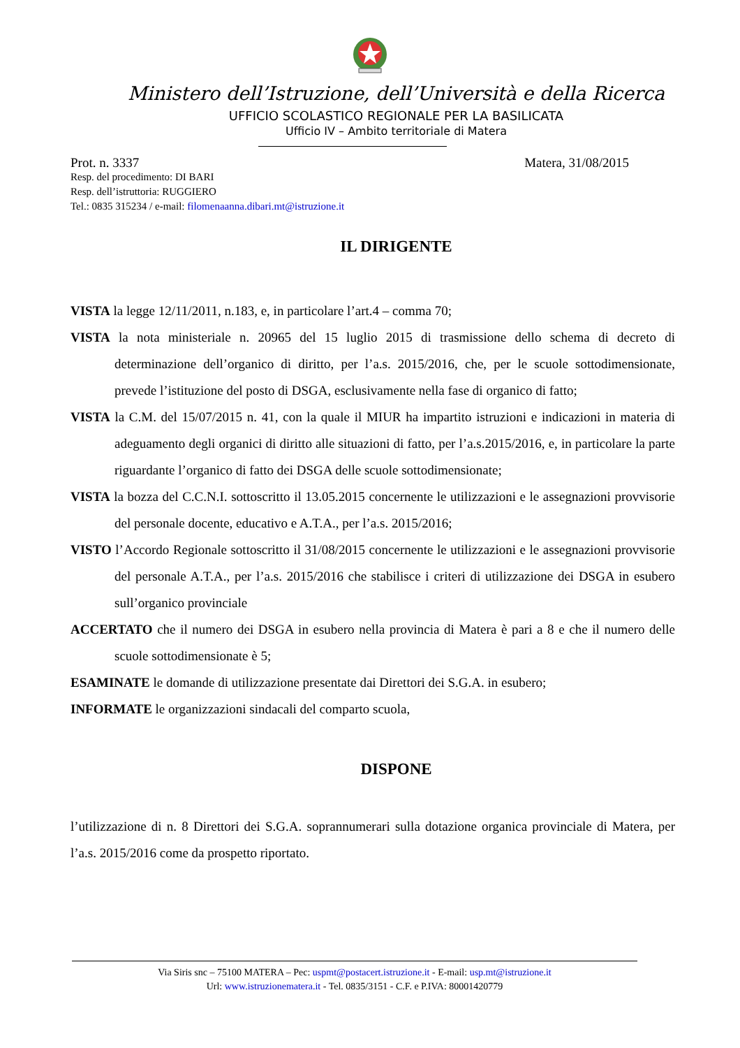Ministero dell’Istruzione, dell’Università e della Ricerca
UFFICIO SCOLASTICO REGIONALE PER LA BASILICATA
Ufficio IV – Ambito territoriale di Matera
Prot. n. 3337 Matera, 31/08/2015
Resp. del procedimento: DI BARI
Resp. dell’istruttoria: RUGGIERO
Tel.: 0835 315234 / e-mail: filomenaanna.dibari.mt@istruzione.it
IL DIRIGENTE
VISTA la legge 12/11/2011, n.183, e, in particolare l’art.4 – comma 70;
VISTA la nota ministeriale n. 20965 del 15 luglio 2015 di trasmissione dello schema di decreto di determinazione dell’organico di diritto, per l’a.s. 2015/2016, che, per le scuole sottodimensionate, prevede l’istituzione del posto di DSGA, esclusivamente nella fase di organico di fatto;
VISTA la C.M. del 15/07/2015 n. 41, con la quale il MIUR ha impartito istruzioni e indicazioni in materia di adeguamento degli organici di diritto alle situazioni di fatto, per l’a.s.2015/2016, e, in particolare la parte riguardante l’organico di fatto dei DSGA delle scuole sottodimensionate;
VISTA la bozza del C.C.N.I. sottoscritto il 13.05.2015 concernente le utilizzazioni e le assegnazioni provvisorie del personale docente, educativo e A.T.A., per l’a.s. 2015/2016;
VISTO l’Accordo Regionale sottoscritto il 31/08/2015 concernente le utilizzazioni e le assegnazioni provvisorie del personale A.T.A., per l’a.s. 2015/2016 che stabilisce i criteri di utilizzazione dei DSGA in esubero sull’organico provinciale
ACCERTATO che il numero dei DSGA in esubero nella provincia di Matera è pari a 8 e che il numero delle scuole sottodimensionate è 5;
ESAMINATE le domande di utilizzazione presentate dai Direttori dei S.G.A. in esubero;
INFORMATE le organizzazioni sindacali del comparto scuola,
DISPONE
l’utilizzazione di n. 8 Direttori dei S.G.A. soprannumerari sulla dotazione organica provinciale di Matera, per l’a.s. 2015/2016 come da prospetto riportato.
Via Siris snc – 75100 MATERA – Pec: uspmt@postacert.istruzione.it - E-mail: usp.mt@istruzione.it
Url: www.istruzionematera.it - Tel. 0835/3151 - C.F. e P.IVA: 80001420779